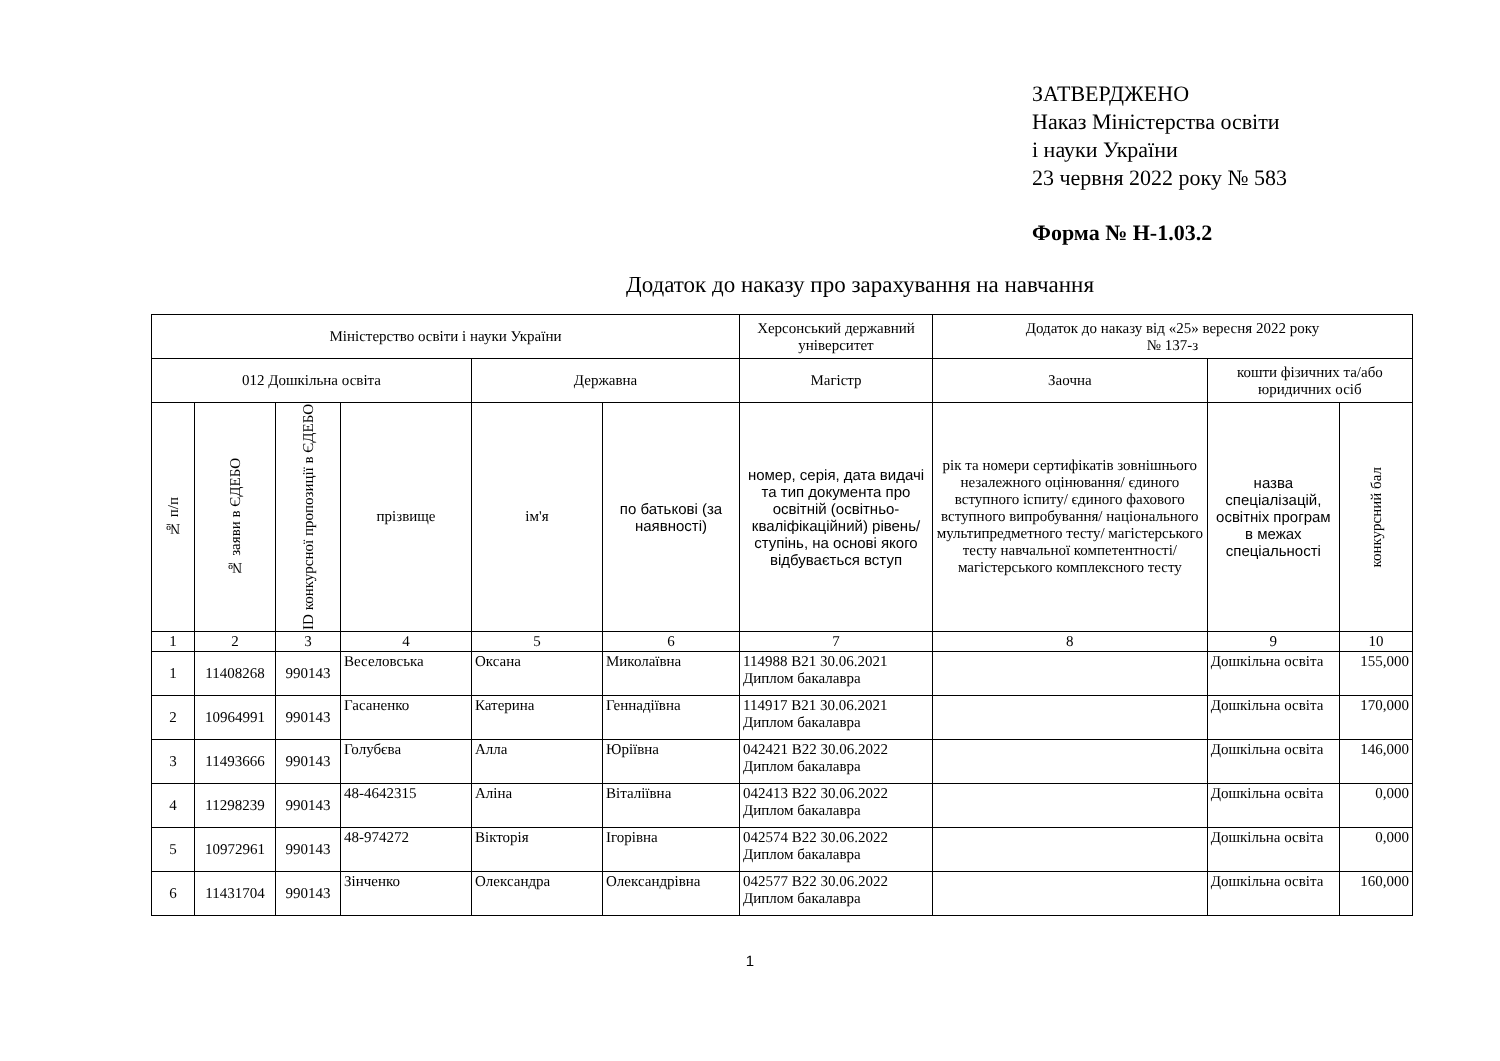ЗАТВЕРДЖЕНО
Наказ Міністерства освіти
і науки України
23 червня 2022 року № 583
Форма № Н-1.03.2
Додаток до наказу про зарахування на навчання
| Міністерство освіти і науки України | | | | | | Херсонський державний університет | Додаток до наказу від «25» вересня 2022 року № 137-з | | |
| --- | --- | --- | --- | --- | --- | --- | --- | --- | --- |
| 012 Дошкільна освіта | | | | Державна | | Магістр | Заочна | кошти фізичних та/або юридичних осіб | |
| № п/п | № заяви в ЄДЕБО | ID конкурсної пропозиції в ЄДЕБО | прізвище | ім'я | по батькові (за наявності) | номер, серія, дата видачі та тип документа про освітній (освітньо-кваліфікаційний) рівень/ступінь, на основі якого відбувається вступ | рік та номери сертифікатів зовнішнього незалежного оцінювання/ єдиного вступного іспиту/ єдиного фахового вступного випробування/ національного мультипредметного тесту/ магістерського тесту навчальної компетентності/ магістерського комплексного тесту | назва спеціалізацій, освітніх програм в межах спеціальності | конкурсний бал |
| 1 | 2 | 3 | 4 | 5 | 6 | 7 | 8 | 9 | 10 |
| 1 | 11408268 | 990143 | Веселовська | Оксана | Миколаївна | 114988 B21 30.06.2021 Диплом бакалавра | | Дошкільна освіта | 155,000 |
| 2 | 10964991 | 990143 | Гасаненко | Катерина | Геннадіївна | 114917 B21 30.06.2021 Диплом бакалавра | | Дошкільна освіта | 170,000 |
| 3 | 11493666 | 990143 | Голубєва | Алла | Юріївна | 042421 B22 30.06.2022 Диплом бакалавра | | Дошкільна освіта | 146,000 |
| 4 | 11298239 | 990143 | 48-4642315 | Аліна | Віталіївна | 042413 B22 30.06.2022 Диплом бакалавра | | Дошкільна освіта | 0,000 |
| 5 | 10972961 | 990143 | 48-974272 | Вікторія | Ігорівна | 042574 B22 30.06.2022 Диплом бакалавра | | Дошкільна освіта | 0,000 |
| 6 | 11431704 | 990143 | Зінченко | Олександра | Олександрівна | 042577 B22 30.06.2022 Диплом бакалавра | | Дошкільна освіта | 160,000 |
1